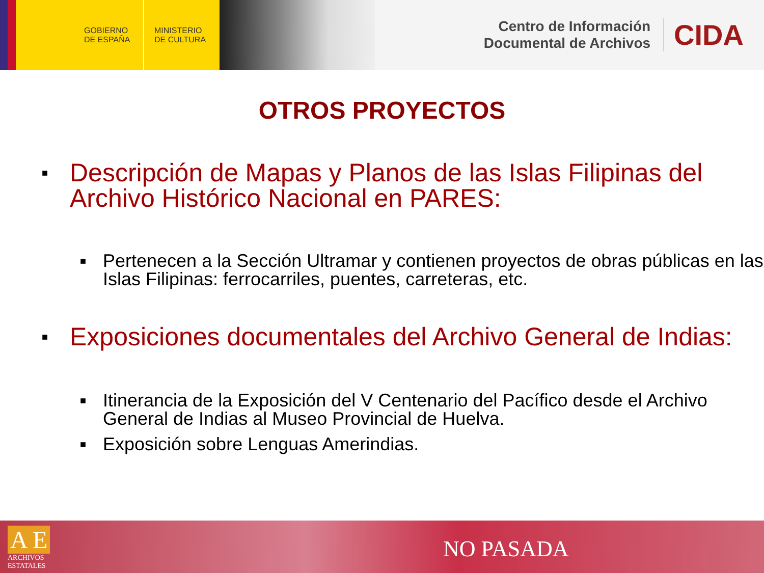GOBIERNO
DE ESPAÑA
MINISTERIO
DE CULTURA
Centro de Información
Documental de Archivos
CIDA
OTROS PROYECTOS
■ Descripción de Mapas y Planos de las Islas Filipinas del Archivo Histórico Nacional en PARES:
■ Pertenecen a la Sección Ultramar y contienen proyectos de obras públicas en las Islas Filipinas: ferrocarriles, puentes, carreteras, etc.
■ Exposiciones documentales del Archivo General de Indias:
■ Itinerancia de la Exposición del V Centenario del Pacífico desde el Archivo General de Indias al Museo Provincial de Huelva.
■ Exposición sobre Lenguas Amerindias.
A E
ARCHIVOS
ESTATALES
NO PASADA